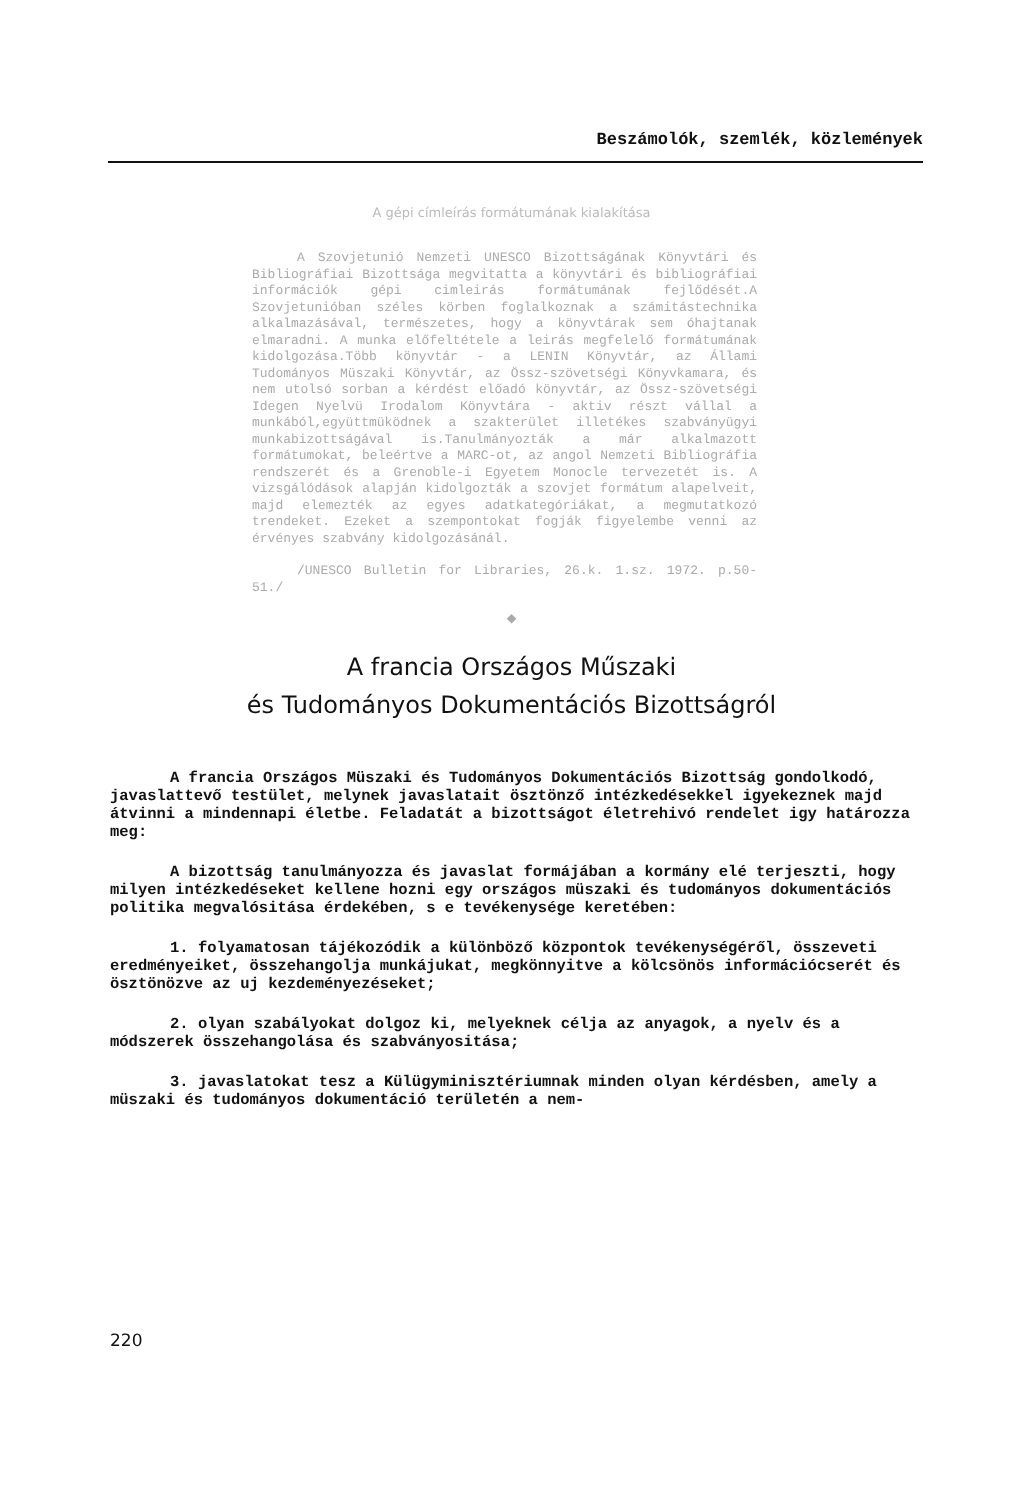Beszámolók, szemlék, közlemények
A gépi címleírás formátumának kialakítása
A Szovjetunió Nemzeti UNESCO Bizottságának Könyvtári és Bibliográfiai Bizottsága megvitatta a könyvtári és bibliográfiai információk gépi cimleirás formátumának fejlődését.A Szovjetunióban széles körben foglalkoznak a számitástechnika alkalmazásával, természetes, hogy a könyvtárak sem óhajtanak elmaradni. A munka előfeltétele a leirás megfelelő formátumának kidolgozása.Több könyvtár - a LENIN Könyvtár, az Állami Tudományos Müszaki Könyvtár, az Össz-szövetségi Könyvkamara, és nem utolsó sorban a kérdést előadó könyvtár, az Össz-szövetségi Idegen Nyelvü Irodalom Könyvtára - aktiv részt vállal a munkából,együttmüködnek a szakterület illetékes szabványügyi munkabizottságával is.Tanulmányozták a már alkalmazott formátumokat, beleértve a MARC-ot, az angol Nemzeti Bibliográfia rendszerét és a Grenoble-i Egyetem Monocle tervezetét is. A vizsgálódások alapján kidolgozták a szovjet formátum alapelveit, majd elemezték az egyes adatkategóriákat, a megmutatkozó trendeket. Ezeket a szempontokat fogják figyelembe venni az érvényes szabvány kidolgozásánál.
/UNESCO Bulletin for Libraries, 26.k. 1.sz. 1972. p.50-51./
◆
A francia Országos Műszaki
és Tudományos Dokumentációs Bizottságról
A francia Országos Müszaki és Tudományos Dokumentációs Bizottság gondolkodó, javaslattevő testület, melynek javaslatait ösztönző intézkedésekkel igyekeznek majd átvinni a mindennapi életbe. Feladatát a bizottságot életrehivó rendelet igy határozza meg:
A bizottság tanulmányozza és javaslat formájában a kormány elé terjeszti, hogy milyen intézkedéseket kellene hozni egy országos müszaki és tudományos dokumentációs politika megvalósitása érdekében, s e tevékenysége keretében:
1. folyamatosan tájékozódik a különböző központok tevékenységéről, összeveti eredményeiket, összehangolja munkájukat, megkönnyitve a kölcsönös információcserét és ösztönözve az uj kezdeményezéseket;
2. olyan szabályokat dolgoz ki, melyeknek célja az anyagok, a nyelv és a módszerek összehangolása és szabványositása;
3. javaslatokat tesz a Külügyminisztériumnak minden olyan kérdésben, amely a müszaki és tudományos dokumentáció területén a nem-
220